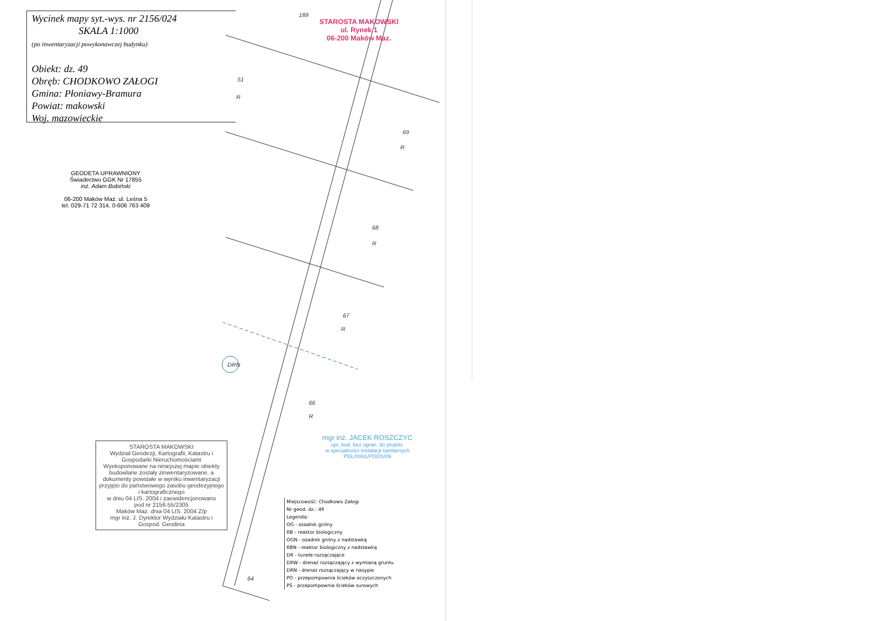Wycinek mapy syt.-wys. nr 2156/024
SKALA 1:1000
(po inwentaryzacji powykonawczej budynku)
Obiekt: dz. 49
Obręb: CHODKOWO ZAŁOGI
Gmina: Płoniawy-Bramura
Powiat: makowski
Woj. mazowieckie
STAROSTA MAKOWSKI
ul. Rynek 1
06-200 Maków Maz.
GEODETA UPRAWNIONY
Świadectwo GGK Nr 17855
inż. Adam Bobiński
06-200 Maków Maz. ul. Leśna 5
tel. 029-71 72 314, 0-606 763 409
189
51
R
69
R
68
R
67
R
DRN
66
R
64
STAROSTA MAKOWSKI
Wydział Geodezji, Kartografii, Katastru i Gospodarki Nieruchomościami
Wyeksponowane na niniejszej mapie obiekty budowlane zostały zinwentaryzowane, a dokumenty powstałe w wyniku inwentaryzacji przyjęto do państwowego zasobu geodezyjnego i kartograficznego
w dniu 04 LIS. 2004 i zaewidencjonowano
pod nr 2156-55/2305
Maków Maz. dnia 04 LIS. 2004 Z/p
mgr inż. J. Dyrektor Wydziału Katastru i Gospod. Geodeta
mgr inż. JACEK ROSZCZYC
upr. bud. bez ogran. do projekt.
w specjalności instalacji sanitarnych
PDL/0091/POOS/09
Miejscowość: Chodkowo Załogi
Nr geod. dz.: 49
Legenda:
OG - osadnik gnilny
RB - reaktor biologiczny
OGN - osadnik gnilny z nadstawką
RBN - reaktor biologiczny z nadstawką
DR - tunele rozsączające
DRW - drenaż rozsączający z wymianą gruntu
DRN - drenaż rozsączający w nasypie
PO - przepompownia ścieków oczyszczonych
PS - przepompownia ścieków surowych